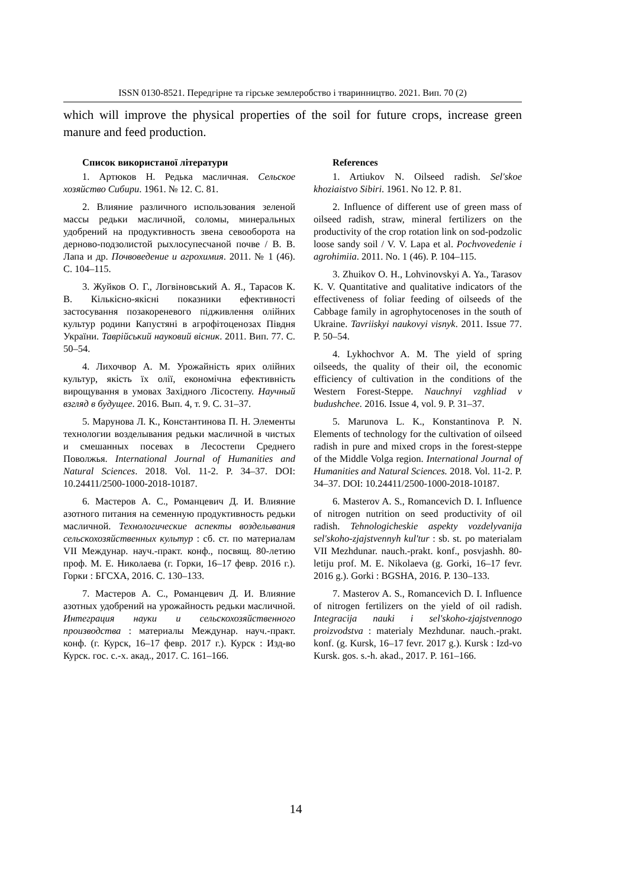ISSN 0130-8521. Передгірне та гірське землеробство і тваринництво. 2021. Вип. 70 (2)
which will improve the physical properties of the soil for future crops, increase green manure and feed production.
Список використаної літератури
1. Артюков Н. Редька масличная. Сельское хозяйство Сибири. 1961. № 12. С. 81.
2. Влияние различного использования зеленой массы редьки масличной, соломы, минеральных удобрений на продуктивность звена севооборота на дерново-подзолистой рыхлосупесчаной почве / В. В. Лапа и др. Почвоведение и агрохимия. 2011. № 1 (46). С. 104–115.
3. Жуйков О. Г., Логвіновський А. Я., Тарасов К. В. Кількісно-якісні показники ефективності застосування позакореневого підживлення олійних культур родини Капустяні в агрофітоценозах Півдня України. Таврійський науковий вісник. 2011. Вип. 77. С. 50–54.
4. Лихочвор А. М. Урожайність ярих олійних культур, якість їх олії, економічна ефективність вирощування в умовах Західного Лісостепу. Научный взгляд в будущее. 2016. Вып. 4, т. 9. С. 31–37.
5. Марунова Л. К., Константинова П. Н. Элементы технологии возделывания редьки масличной в чистых и смешанных посевах в Лесостепи Среднего Поволжья. International Journal of Humanities and Natural Sciences. 2018. Vol. 11-2. P. 34–37. DOI: 10.24411/2500-1000-2018-10187.
6. Мастеров А. С., Романцевич Д. И. Влияние азотного питания на семенную продуктивность редьки масличной. Технологические аспекты возделывания сельскохозяйственных культур : сб. ст. по материалам VII Междунар. науч.-практ. конф., посвящ. 80-летию проф. М. Е. Николаева (г. Горки, 16–17 февр. 2016 г.). Горки : БГСХА, 2016. С. 130–133.
7. Мастеров А. С., Романцевич Д. И. Влияние азотных удобрений на урожайность редьки масличной. Интеграция науки и сельскохозяйственного производства : материалы Междунар. науч.-практ. конф. (г. Курск, 16–17 февр. 2017 г.). Курск : Изд-во Курск. гос. с.-х. акад., 2017. С. 161–166.
References
1. Artiukov N. Oilseed radish. Sel'skoe khoziaistvo Sibiri. 1961. No 12. P. 81.
2. Influence of different use of green mass of oilseed radish, straw, mineral fertilizers on the productivity of the crop rotation link on sod-podzolic loose sandy soil / V. V. Lapa et al. Pochvovedenie i agrohimiia. 2011. No. 1 (46). P. 104–115.
3. Zhuikov O. H., Lohvinovskyi A. Ya., Tarasov K. V. Quantitative and qualitative indicators of the effectiveness of foliar feeding of oilseeds of the Cabbage family in agrophytocenoses in the south of Ukraine. Tavriiskyi naukovyi visnyk. 2011. Issue 77. P. 50–54.
4. Lykhochvor A. M. The yield of spring oilseeds, the quality of their oil, the economic efficiency of cultivation in the conditions of the Western Forest-Steppe. Nauchnyi vzghliad v budushchee. 2016. Issue 4, vol. 9. P. 31–37.
5. Marunova L. K., Konstantinova P. N. Elements of technology for the cultivation of oilseed radish in pure and mixed crops in the forest-steppe of the Middle Volga region. International Journal of Humanities and Natural Sciences. 2018. Vol. 11-2. P. 34–37. DOI: 10.24411/2500-1000-2018-10187.
6. Masterov A. S., Romancevich D. I. Influence of nitrogen nutrition on seed productivity of oil radish. Tehnologicheskie aspekty vozdelyvanija sel'skoho-zjajstvennyh kul'tur : sb. st. po materialam VII Mezhdunar. nauch.-prakt. konf., posvjashh. 80-letiju prof. M. E. Nikolaeva (g. Gorki, 16–17 fevr. 2016 g.). Gorki : BGSHA, 2016. P. 130–133.
7. Masterov A. S., Romancevich D. I. Influence of nitrogen fertilizers on the yield of oil radish. Integracija nauki i sel'skoho-zjajstvennogo proizvodstva : materialy Mezhdunar. nauch.-prakt. konf. (g. Kursk, 16–17 fevr. 2017 g.). Kursk : Izd-vo Kursk. gos. s.-h. akad., 2017. P. 161–166.
14